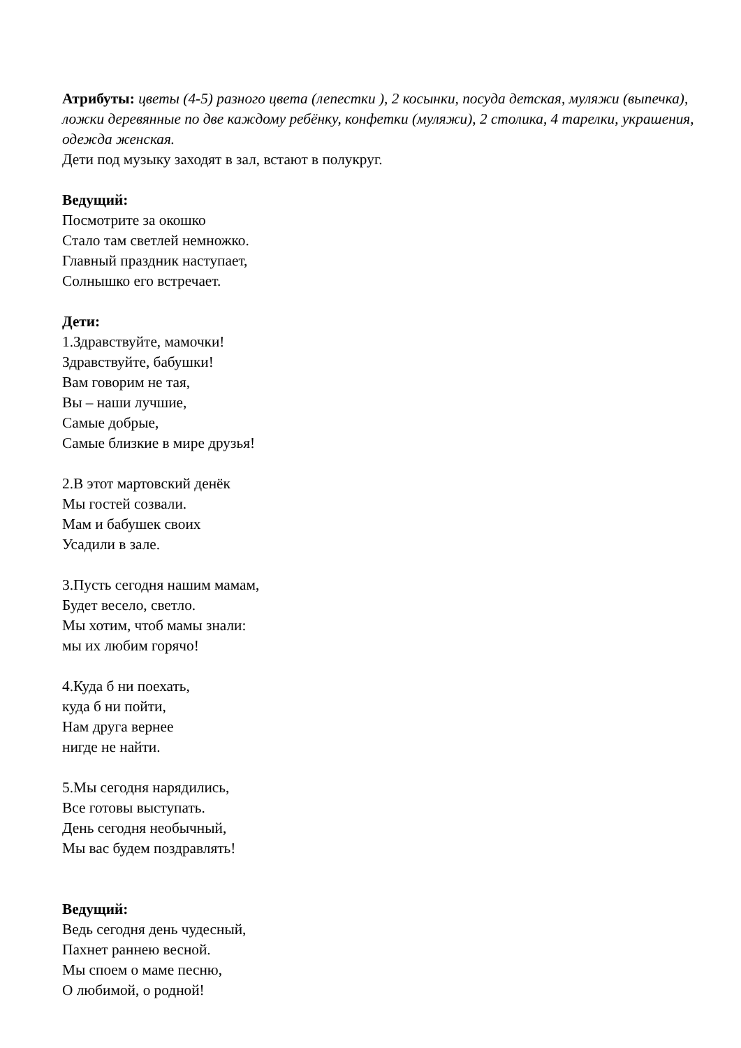Атрибуты: цветы (4-5) разного цвета (лепестки ), 2 косынки, посуда детская, муляжи (выпечка), ложки деревянные по две каждому ребёнку, конфетки (муляжи), 2 столика, 4 тарелки, украшения, одежда женская.
Дети под музыку заходят в зал, встают в полукруг.
Ведущий:
Посмотрите за окошко
Стало там светлей немножко.
Главный праздник наступает,
Солнышко его встречает.
Дети:
1.Здравствуйте, мамочки!
Здравствуйте, бабушки!
Вам говорим не тая,
Вы – наши лучшие,
Самые добрые,
Самые близкие в мире друзья!
2.В этот мартовский денёк
Мы гостей созвали.
Мам и бабушек своих
Усадили в зале.
3.Пусть сегодня нашим мамам,
Будет весело, светло.
Мы хотим, чтоб мамы знали:
мы их любим горячо!
4.Куда б ни поехать,
куда б ни пойти,
Нам друга вернее
нигде не найти.
5.Мы сегодня нарядились,
Все готовы выступать.
День сегодня необычный,
Мы вас будем поздравлять!
Ведущий:
Ведь сегодня день чудесный,
Пахнет раннею весной.
Мы споем о маме песню,
О любимой, о родной!